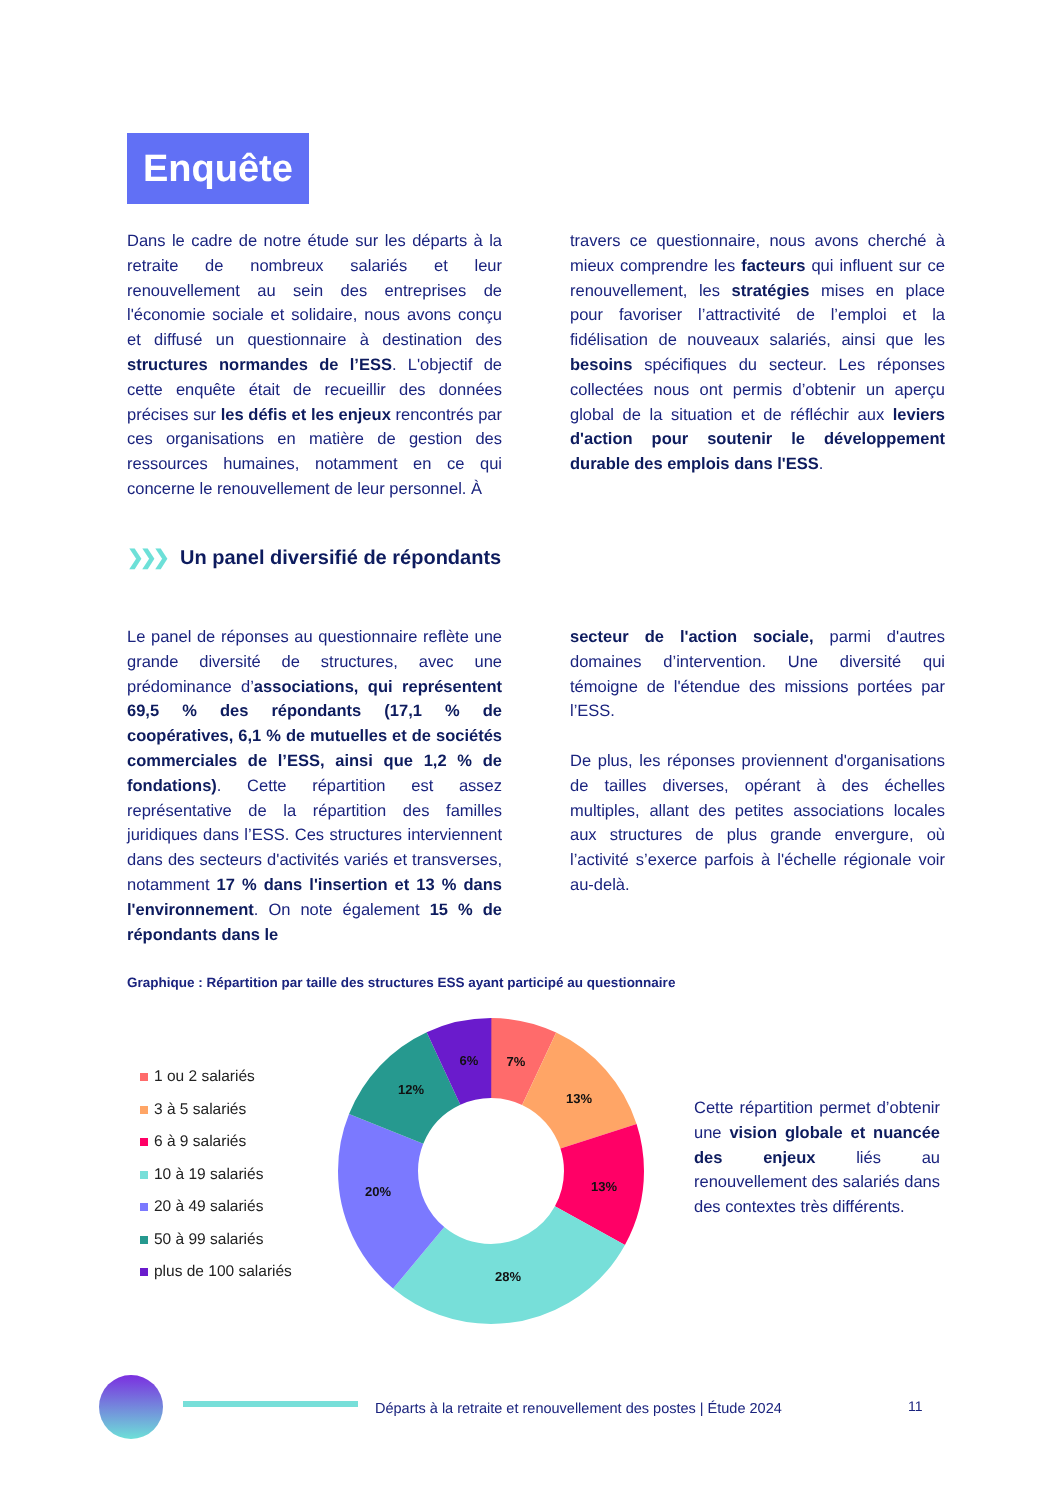Enquête
Dans le cadre de notre étude sur les départs à la retraite de nombreux salariés et leur renouvellement au sein des entreprises de l'économie sociale et solidaire, nous avons conçu et diffusé un questionnaire à destination des structures normandes de l’ESS. L'objectif de cette enquête était de recueillir des données précises sur les défis et les enjeux rencontrés par ces organisations en matière de gestion des ressources humaines, notamment en ce qui concerne le renouvellement de leur personnel. À
travers ce questionnaire, nous avons cherché à mieux comprendre les facteurs qui influent sur ce renouvellement, les stratégies mises en place pour favoriser l’attractivité de l’emploi et la fidélisation de nouveaux salariés, ainsi que les besoins spécifiques du secteur. Les réponses collectées nous ont permis d’obtenir un aperçu global de la situation et de réfléchir aux leviers d'action pour soutenir le développement durable des emplois dans l'ESS.
❯❯❯ Un panel diversifié de répondants
Le panel de réponses au questionnaire reflète une grande diversité de structures, avec une prédominance d’associations, qui représentent 69,5 % des répondants (17,1 % de coopératives, 6,1 % de mutuelles et de sociétés commerciales de l’ESS, ainsi que 1,2 % de fondations). Cette répartition est assez représentative de la répartition des familles juridiques dans l’ESS. Ces structures interviennent dans des secteurs d'activités variés et transverses, notamment 17 % dans l'insertion et 13 % dans l'environnement. On note également 15 % de répondants dans le
secteur de l'action sociale, parmi d'autres domaines d’intervention. Une diversité qui témoigne de l'étendue des missions portées par l’ESS.
De plus, les réponses proviennent d'organisations de tailles diverses, opérant à des échelles multiples, allant des petites associations locales aux structures de plus grande envergure, où l’activité s’exerce parfois à l'échelle régionale voir au-delà.
Graphique : Répartition par taille des structures ESS ayant participé au questionnaire
1 ou 2 salariés
3 à 5 salariés
6 à 9 salariés
10 à 19 salariés
20 à 49 salariés
50 à 99 salariés
plus de 100 salariés
7%
13%
13%
28%
20%
12%
6%
Cette répartition permet d’obtenir une vision globale et nuancée des enjeux liés au renouvellement des salariés dans des contextes très différents.
Départs à la retraite et renouvellement des postes | Étude 2024
11